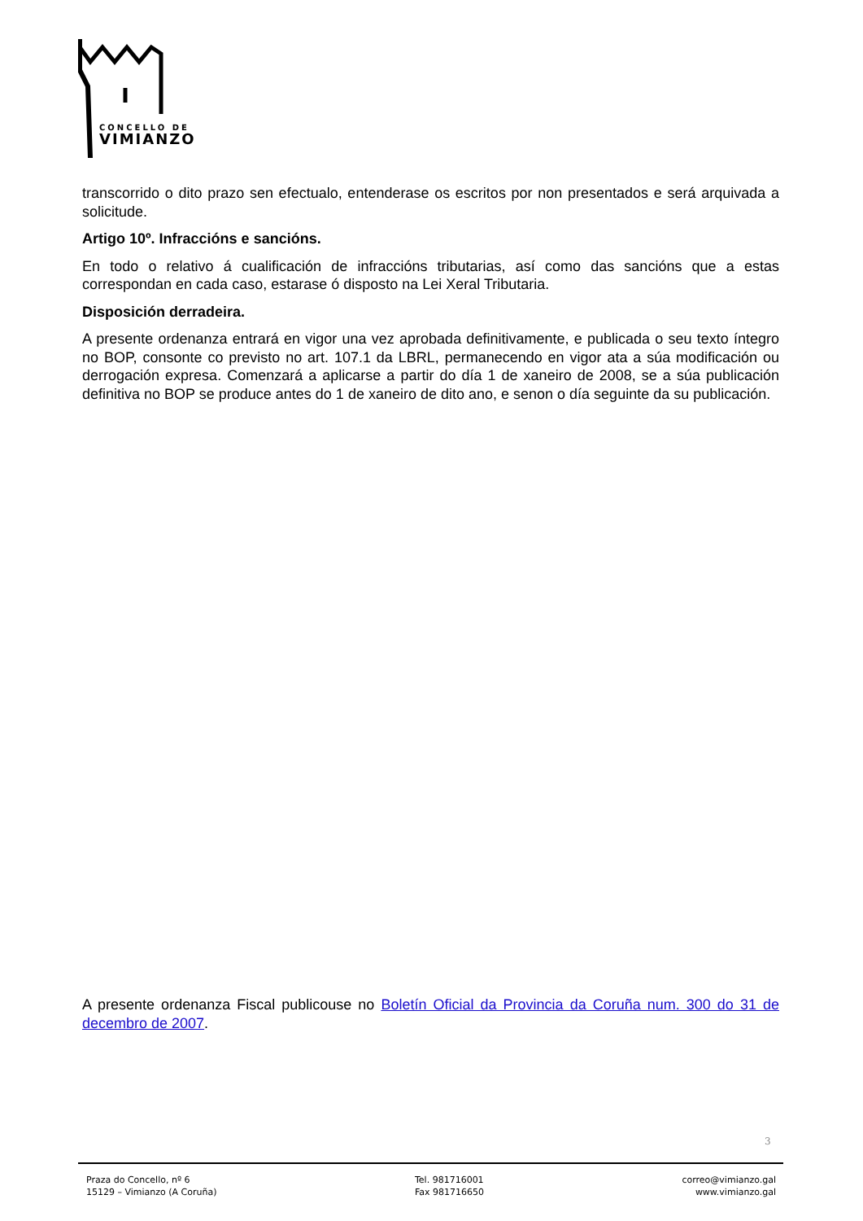CONCELLO DE
VIMIANZO
transcorrido o dito prazo sen efectualo, entenderase os escritos por non presentados e será arquivada a solicitude.
Artigo 10º. Infraccións e sancións.
En todo o relativo á cualificación de infraccións tributarias, así como das sancións que a estas correspondan en cada caso, estarase ó disposto na Lei Xeral Tributaria.
Disposición derradeira.
A presente ordenanza entrará en vigor una vez aprobada definitivamente, e publicada o seu texto íntegro no BOP, consonte co previsto no art. 107.1 da LBRL, permanecendo en vigor ata a súa modificación ou derrogación expresa. Comenzará a aplicarse a partir do día 1 de xaneiro de 2008, se a súa publicación definitiva no BOP se produce antes do 1 de xaneiro de dito ano, e senon o día seguinte da su publicación.
A presente ordenanza Fiscal publicouse no Boletín Oficial da Provincia da Coruña num. 300 do 31 de decembro de 2007.
3
Praza do Concello, nº 6
15129 – Vimianzo (A Coruña)
Tel. 981716001
Fax 981716650
correo@vimianzo.gal
www.vimianzo.gal